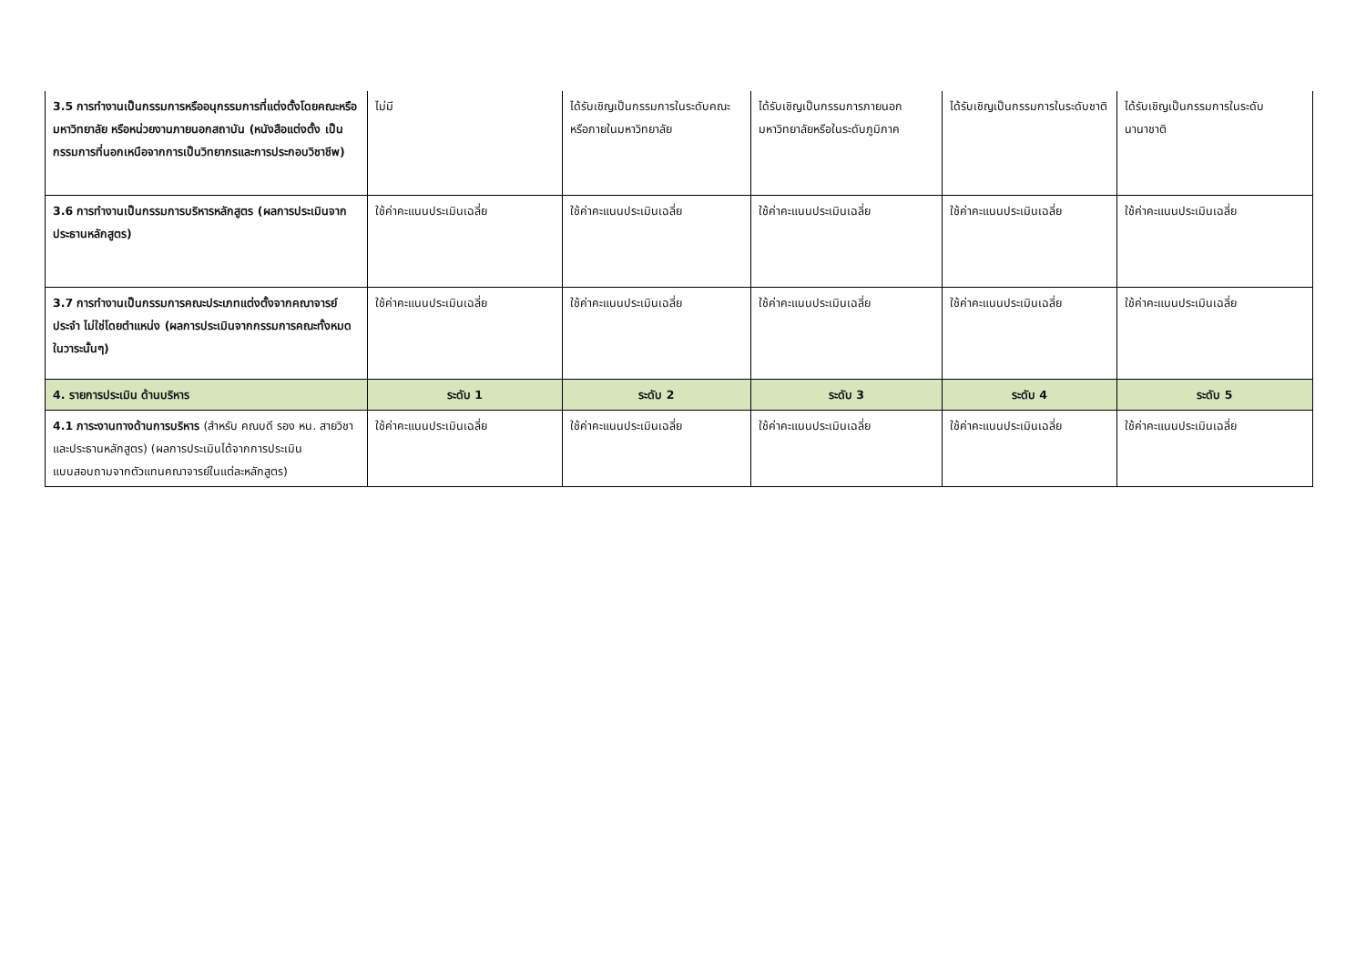| 3.5 การทำงานเป็นกรรมการหรืออนุกรรมการที่แต่งตั้งโดยคณะหรือมหาวิทยาลัย หรือหน่วยงานภายนอกสถาบัน (หนังสือแต่งตั้ง เป็นกรรมการที่นอกเหนือจากการเป็นวิทยากรและการประกอบวิชาชีพ) | ไม่มี | ได้รับเชิญเป็นกรรมการในระดับคณะหรือภายในมหาวิทยาลัย | ได้รับเชิญเป็นกรรมการภายนอกมหาวิทยาลัยหรือในระดับภูมิภาค | ได้รับเชิญเป็นกรรมการในระดับชาติ | ได้รับเชิญเป็นกรรมการในระดับนานาชาติ |
| 3.6 การทำงานเป็นกรรมการบริหารหลักสูตร (ผลการประเมินจากประธานหลักสูตร) | ใช้ค่าคะแนนประเมินเฉลี่ย | ใช้ค่าคะแนนประเมินเฉลี่ย | ใช้ค่าคะแนนประเมินเฉลี่ย | ใช้ค่าคะแนนประเมินเฉลี่ย | ใช้ค่าคะแนนประเมินเฉลี่ย |
| 3.7 การทำงานเป็นกรรมการคณะประเภทแต่งตั้งจากคณาจารย์ประจำ ไม่ใช่โดยตำแหน่ง (ผลการประเมินจากกรรมการคณะทั้งหมดในวาระนั้นๆ) | ใช้ค่าคะแนนประเมินเฉลี่ย | ใช้ค่าคะแนนประเมินเฉลี่ย | ใช้ค่าคะแนนประเมินเฉลี่ย | ใช้ค่าคะแนนประเมินเฉลี่ย | ใช้ค่าคะแนนประเมินเฉลี่ย |
| 4. รายการประเมิน ด้านบริหาร | ระดับ 1 | ระดับ 2 | ระดับ 3 | ระดับ 4 | ระดับ 5 |
| 4.1 ภาระงานทางด้านการบริหาร (สำหรับ คณบดี รอง หน. สายวิชา และประธานหลักสูตร) (ผลการประเมินได้จากการประเมินแบบสอบถามจากตัวแทนคณาจารย์ในแต่ละหลักสูตร) | ใช้ค่าคะแนนประเมินเฉลี่ย | ใช้ค่าคะแนนประเมินเฉลี่ย | ใช้ค่าคะแนนประเมินเฉลี่ย | ใช้ค่าคะแนนประเมินเฉลี่ย | ใช้ค่าคะแนนประเมินเฉลี่ย |